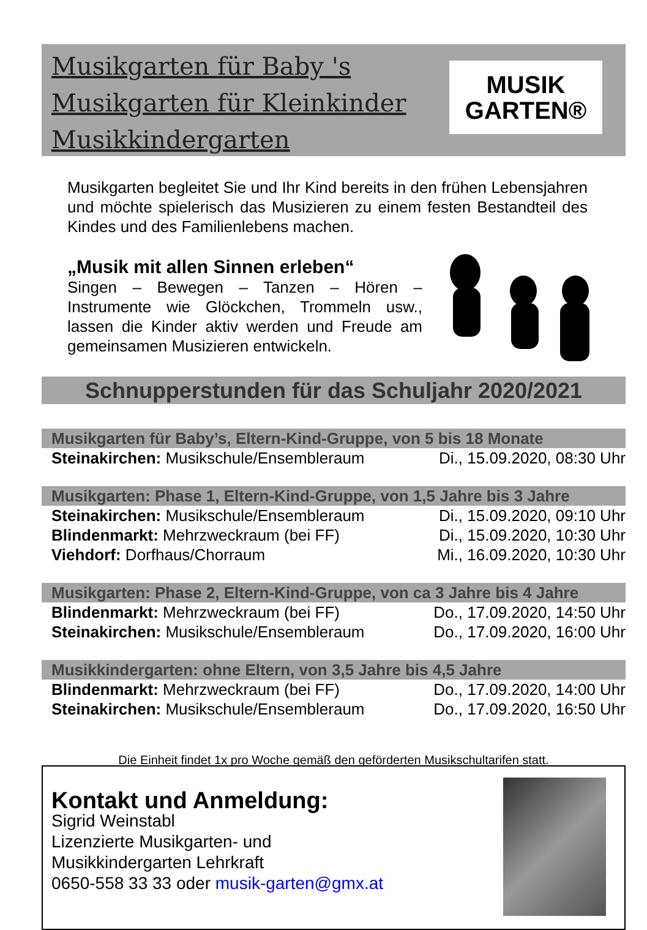Musikgarten für Baby 's
Musikgarten für Kleinkinder
Musikkindergarten
MUSIK
GARTEN®
Musikgarten begleitet Sie und Ihr Kind bereits in den frühen Lebensjahren und möchte spielerisch das Musizieren zu einem festen Bestandteil des Kindes und des Familienlebens machen.
„Musik mit allen Sinnen erleben“
Singen – Bewegen – Tanzen – Hören – Instrumente wie Glöckchen, Trommeln usw., lassen die Kinder aktiv werden und Freude am gemeinsamen Musizieren entwickeln.
Schnupperstunden für das Schuljahr 2020/2021
| Musikgarten für Baby’s, Eltern-Kind-Gruppe, von 5 bis 18 Monate | |
| --- | --- |
| Steinakirchen: Musikschule/Ensembleraum | Di., 15.09.2020, 08:30 Uhr |
| Musikgarten: Phase 1, Eltern-Kind-Gruppe, von 1,5 Jahre bis 3 Jahre | |
| --- | --- |
| Steinakirchen: Musikschule/Ensembleraum | Di., 15.09.2020, 09:10 Uhr |
| Blindenmarkt: Mehrzweckraum (bei FF) | Di., 15.09.2020, 10:30 Uhr |
| Viehdorf: Dorfhaus/Chorraum | Mi., 16.09.2020, 10:30 Uhr |
| Musikgarten: Phase 2, Eltern-Kind-Gruppe, von ca 3 Jahre bis 4 Jahre | |
| --- | --- |
| Blindenmarkt: Mehrzweckraum (bei FF) | Do., 17.09.2020, 14:50 Uhr |
| Steinakirchen: Musikschule/Ensembleraum | Do., 17.09.2020, 16:00 Uhr |
| Musikkindergarten: ohne Eltern, von 3,5 Jahre bis 4,5 Jahre | |
| --- | --- |
| Blindenmarkt: Mehrzweckraum (bei FF) | Do., 17.09.2020, 14:00 Uhr |
| Steinakirchen: Musikschule/Ensembleraum | Do., 17.09.2020, 16:50 Uhr |
Die Einheit findet 1x pro Woche gemäß den geförderten Musikschultarifen statt.
Kontakt und Anmeldung:
Sigrid Weinstabl
Lizenzierte Musikgarten- und
Musikkindergarten Lehrkraft
0650-558 33 33 oder musik-garten@gmx.at